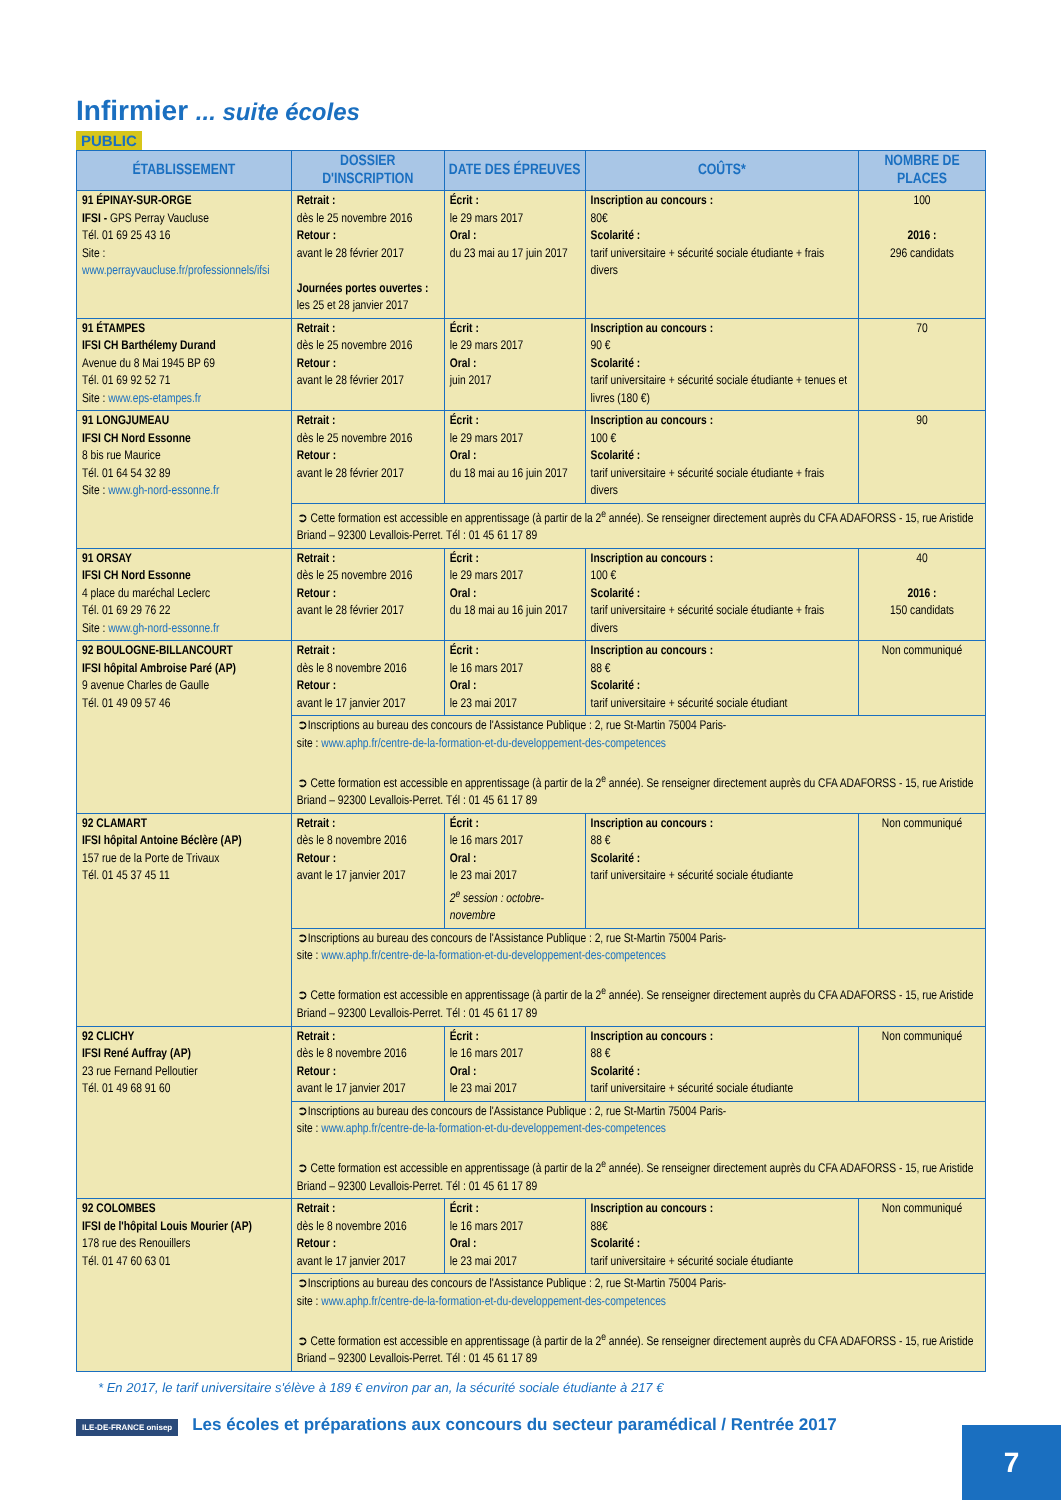Infirmier ... suite écoles
PUBLIC
| ÉTABLISSEMENT | DOSSIER D'INSCRIPTION | DATE DES ÉPREUVES | COÛTS* | NOMBRE DE PLACES |
| --- | --- | --- | --- | --- |
| 91 ÉPINAY-SUR-ORGE IFSI - GPS Perray Vaucluse Tél. 01 69 25 43 16 Site : www.perrayvaucluse.fr/professionnels/ifsi | Retrait : dès le 25 novembre 2016 Retour : avant le 28 février 2017 Journées portes ouvertes : les 25 et 28 janvier 2017 | Écrit : le 29 mars 2017 Oral : du 23 mai au 17 juin 2017 | Inscription au concours : 80€ Scolarité : tarif universitaire + sécurité sociale étudiante + frais divers | 100 2016 : 296 candidats |
| 91 ÉTAMPES IFSI CH Barthélemy Durand Avenue du 8 Mai 1945 BP 69 Tél. 01 69 92 52 71 Site : www.eps-etampes.fr | Retrait : dès le 25 novembre 2016 Retour : avant le 28 février 2017 | Écrit : le 29 mars 2017 Oral : juin 2017 | Inscription au concours : 90 € Scolarité : tarif universitaire + sécurité sociale étudiante + tenues et livres (180 €) | 70 |
| 91 LONGJUMEAU IFSI CH Nord Essonne 8 bis rue Maurice Tél. 01 64 54 32 89 Site : www.gh-nord-essonne.fr | Retrait : dès le 25 novembre 2016 Retour : avant le 28 février 2017 | Écrit : le 29 mars 2017 Oral : du 18 mai au 16 juin 2017 | Inscription au concours : 100 € Scolarité : tarif universitaire + sécurité sociale étudiante + frais divers | 90 |
| | ➲ Cette formation est accessible en apprentissage (à partir de la 2<sup>e</sup> année). Se renseigner directement auprès du CFA ADAFORSS - 15, rue Aristide Briand – 92300 Levallois-Perret. Tél : 01 45 61 17 89 | | | |
| 91 ORSAY IFSI CH Nord Essonne 4 place du maréchal Leclerc Tél. 01 69 29 76 22 Site : www.gh-nord-essonne.fr | Retrait : dès le 25 novembre 2016 Retour : avant le 28 février 2017 | Écrit : le 29 mars 2017 Oral : du 18 mai au 16 juin 2017 | Inscription au concours : 100 € Scolarité : tarif universitaire + sécurité sociale étudiante + frais divers | 40 2016 : 150 candidats |
| 92 BOULOGNE-BILLANCOURT IFSI hôpital Ambroise Paré (AP) 9 avenue Charles de Gaulle Tél. 01 49 09 57 46 | Retrait : dès le 8 novembre 2016 Retour : avant le 17 janvier 2017 | Écrit : le 16 mars 2017 Oral : le 23 mai 2017 | Inscription au concours : 88 € Scolarité : tarif universitaire + sécurité sociale étudiant | Non communiqué |
| | ➲Inscriptions au bureau des concours de l'Assistance Publique : 2, rue St-Martin 75004 Paris- site : www.aphp.fr/centre-de-la-formation-et-du-developpement-des-competences ➲ Cette formation est accessible en apprentissage (à partir de la 2<sup>e</sup> année). Se renseigner directement auprès du CFA ADAFORSS - 15, rue Aristide Briand – 92300 Levallois-Perret. Tél : 01 45 61 17 89 | | | |
| 92 CLAMART IFSI hôpital Antoine Béclère (AP) 157 rue de la Porte de Trivaux Tél. 01 45 37 45 11 | Retrait : dès le 8 novembre 2016 Retour : avant le 17 janvier 2017 | Écrit : le 16 mars 2017 Oral : le 23 mai 2017 2<sup>e</sup> session : octobre-novembre | Inscription au concours : 88 € Scolarité : tarif universitaire + sécurité sociale étudiante | Non communiqué |
| | ➲Inscriptions au bureau des concours de l'Assistance Publique : 2, rue St-Martin 75004 Paris- site : www.aphp.fr/centre-de-la-formation-et-du-developpement-des-competences ➲ Cette formation est accessible en apprentissage (à partir de la 2<sup>e</sup> année). Se renseigner directement auprès du CFA ADAFORSS - 15, rue Aristide Briand – 92300 Levallois-Perret. Tél : 01 45 61 17 89 | | | |
| 92 CLICHY IFSI René Auffray (AP) 23 rue Fernand Pelloutier Tél. 01 49 68 91 60 | Retrait : dès le 8 novembre 2016 Retour : avant le 17 janvier 2017 | Écrit : le 16 mars 2017 Oral : le 23 mai 2017 | Inscription au concours : 88 € Scolarité : tarif universitaire + sécurité sociale étudiante | Non communiqué |
| | ➲Inscriptions au bureau des concours de l'Assistance Publique : 2, rue St-Martin 75004 Paris- site : www.aphp.fr/centre-de-la-formation-et-du-developpement-des-competences ➲ Cette formation est accessible en apprentissage (à partir de la 2<sup>e</sup> année). Se renseigner directement auprès du CFA ADAFORSS - 15, rue Aristide Briand – 92300 Levallois-Perret. Tél : 01 45 61 17 89 | | | |
| 92 COLOMBES IFSI de l'hôpital Louis Mourier (AP) 178 rue des Renouillers Tél. 01 47 60 63 01 | Retrait : dès le 8 novembre 2016 Retour : avant le 17 janvier 2017 | Écrit : le 16 mars 2017 Oral : le 23 mai 2017 | Inscription au concours : 88€ Scolarité : tarif universitaire + sécurité sociale étudiante | Non communiqué |
| | ➲Inscriptions au bureau des concours de l'Assistance Publique : 2, rue St-Martin 75004 Paris- site : www.aphp.fr/centre-de-la-formation-et-du-developpement-des-competences ➲ Cette formation est accessible en apprentissage (à partir de la 2<sup>e</sup> année). Se renseigner directement auprès du CFA ADAFORSS - 15, rue Aristide Briand – 92300 Levallois-Perret. Tél : 01 45 61 17 89 | | | |
* En 2017, le tarif universitaire s'élève à 189 € environ par an, la sécurité sociale étudiante à 217 €
ILE-DE-FRANCE onisep Les écoles et préparations aux concours du secteur paramédical / Rentrée 2017
7